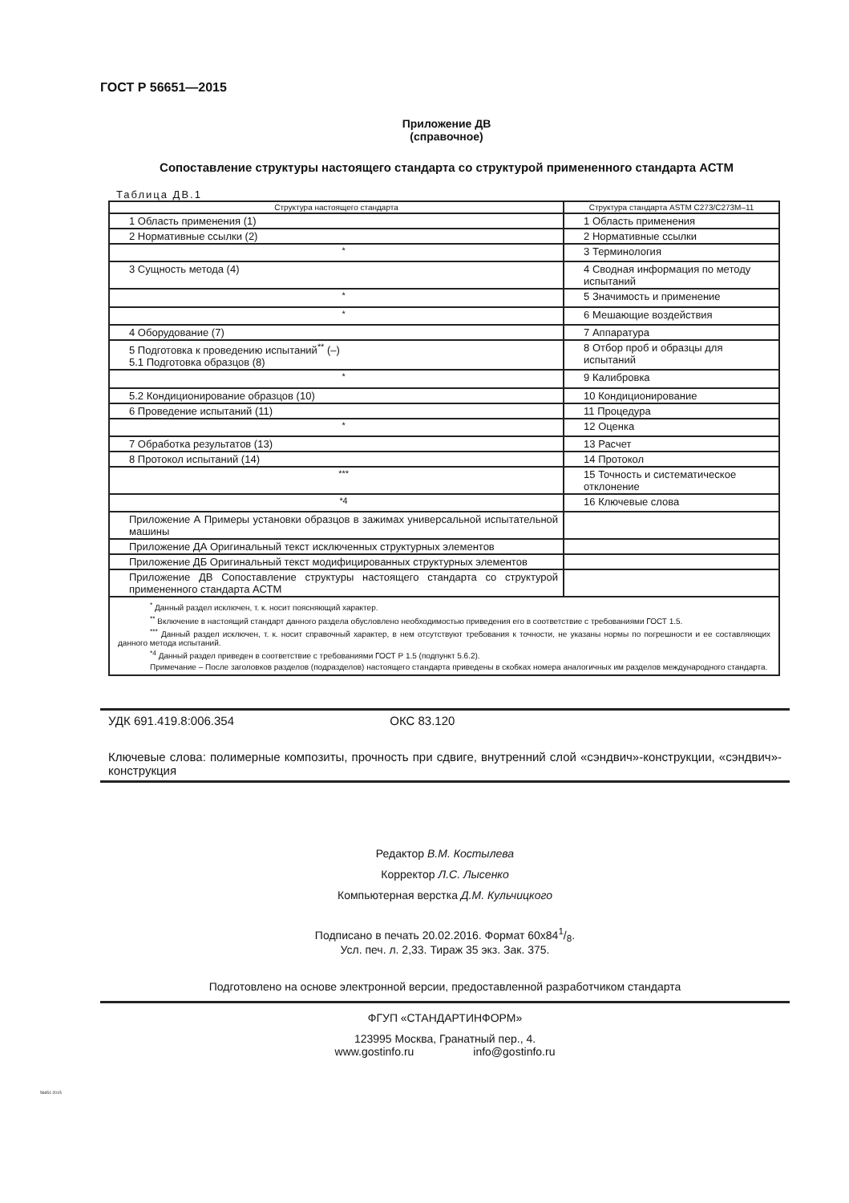ГОСТ Р 56651—2015
Приложение ДВ
(справочное)
Сопоставление структуры настоящего стандарта со структурой примененного стандарта АСТМ
Таблица ДВ.1
| Структура настоящего стандарта | Структура стандарта ASTM C273/C273M–11 |
| --- | --- |
| 1 Область применения (1) | 1 Область применения |
| 2 Нормативные ссылки (2) | 2 Нормативные ссылки |
| <sup>*</sup> | 3 Терминология |
| 3 Сущность метода (4) | 4 Сводная информация по методу испытаний |
| <sup>*</sup> | 5 Значимость и применение |
| <sup>*</sup> | 6 Мешающие воздействия |
| 4 Оборудование (7) | 7 Аппаратура |
| 5 Подготовка к проведению испытаний<sup>**</sup> (–) 5.1 Подготовка образцов (8) | 8 Отбор проб и образцы для испытаний |
| <sup>*</sup> | 9 Калибровка |
| 5.2 Кондиционирование образцов (10) | 10 Кондиционирование |
| 6 Проведение испытаний (11) | 11 Процедура |
| <sup>*</sup> | 12 Оценка |
| 7 Обработка результатов (13) | 13 Расчет |
| 8 Протокол испытаний (14) | 14 Протокол |
| <sup>***</sup> | 15 Точность и систематическое отклонение |
| <sup>*4</sup> | 16 Ключевые слова |
| Приложение А Примеры установки образцов в зажимах универсальной испытательной машины | |
| Приложение ДА Оригинальный текст исключенных структурных элементов | |
| Приложение ДБ Оригинальный текст модифицированных структурных элементов | |
| Приложение ДВ Сопоставление структуры настоящего стандарта со структурой примененного стандарта АСТМ | |
| <sup>*</sup> Данный раздел исключен, т. к. носит поясняющий характер. <sup>**</sup> Включение в настоящий стандарт данного раздела обусловлено необходимостью приведения его в соответствие с требованиями ГОСТ 1.5. <sup>***</sup> Данный раздел исключен, т. к. носит справочный характер, в нем отсутствуют требования к точности, не указаны нормы по погрешности и ее составляющих данного метода испытаний. <sup>*4</sup> Данный раздел приведен в соответствие с требованиями ГОСТ Р 1.5 (подпункт 5.6.2). Примечание – После заголовков разделов (подразделов) настоящего стандарта приведены в скобках номера аналогичных им разделов международного стандарта. | |
УДК 691.419.8:006.354 ОКС 83.120
Ключевые слова: полимерные композиты, прочность при сдвиге, внутренний слой «сэндвич»-конструкции, «сэндвич»-конструкция
Редактор В.М. Костылева
Корректор Л.С. Лысенко
Компьютерная верстка Д.М. Кульчицкого
Подписано в печать 20.02.2016. Формат 60х841/8.
Усл. печ. л. 2,33. Тираж 35 экз. Зак. 375.
Подготовлено на основе электронной версии, предоставленной разработчиком стандарта
ФГУП «СТАНДАРТИНФОРМ»
123995 Москва, Гранатный пер., 4.
www.gostinfo.ru info@gostinfo.ru
56651-2015